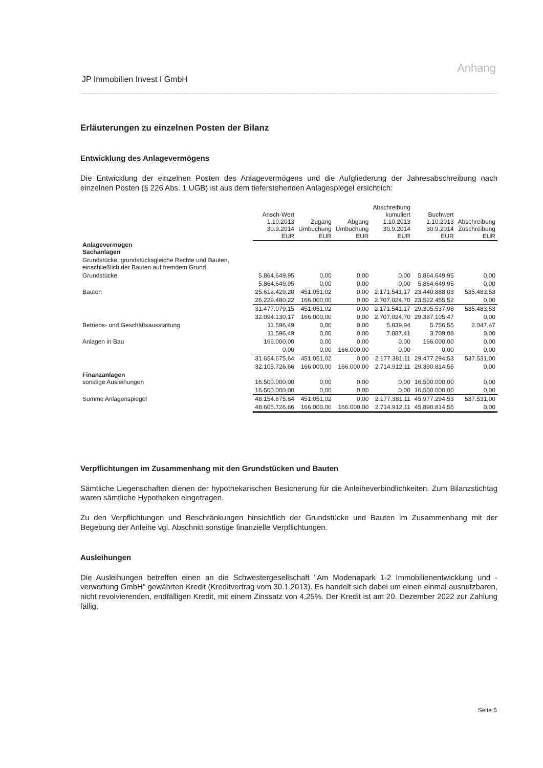Anhang
JP Immobilien Invest I GmbH
Erläuterungen zu einzelnen Posten der Bilanz
Entwicklung des Anlagevermögens
Die Entwicklung der einzelnen Posten des Anlagevermögens und die Aufgliederung der Jahresabschreibung nach einzelnen Posten (§ 226 Abs. 1 UGB) ist aus dem tieferstehenden Anlagespiegel ersichtlich:
| | Ansch-Wert 1.10.2013 30.9.2014 EUR | Zugang Umbuchung EUR | Abgang Umbuchung EUR | Abschreibung kumuliert 1.10.2013 30.9.2014 EUR | Buchwert 1.10.2013 30.9.2014 EUR | Abschreibung Zuschreibung EUR |
| --- | --- | --- | --- | --- | --- | --- |
| Anlagevermögen Sachanlagen | | | | | | |
| Grundstücke, grundstücksgleiche Rechte und Bauten, einschließlich der Bauten auf fremdem Grund | | | | | | |
| Grundstücke | 5.864.649,95 | 0,00 | 0,00 | 0,00 | 5.864.649,95 | 0,00 |
| | 5.864.649,95 | 0,00 | 0,00 | 0,00 | 5.864.649,95 | 0,00 |
| Bauten | 25.612.429,20 | 451.051,02 | 0,00 | 2.171.541,17 | 23.440.888,03 | 535.483,53 |
| | 26.229.480,22 | 166.000,00 | 0,00 | 2.707.024,70 | 23.522.455,52 | 0,00 |
| | 31.477.079,15 | 451.051,02 | 0,00 | 2.171.541,17 | 29.305.537,98 | 535.483,53 |
| | 32.094.130,17 | 166.000,00 | 0,00 | 2.707.024,70 | 29.387.105,47 | 0,00 |
| Betriebs- und Geschäftsausstattung | 11.596,49 | 0,00 | 0,00 | 5.839,94 | 5.756,55 | 2.047,47 |
| | 11.596,49 | 0,00 | 0,00 | 7.887,41 | 3.709,08 | 0,00 |
| Anlagen in Bau | 166.000,00 | 0,00 | 0,00 | 0,00 | 166.000,00 | 0,00 |
| | 0,00 | 0,00 | 166.000,00 | 0,00 | 0,00 | 0,00 |
| | 31.654.675,64 | 451.051,02 | 0,00 | 2.177.381,11 | 29.477.294,53 | 537.531,00 |
| | 32.105.726,66 | 166.000,00 | 166.000,00 | 2.714.912,11 | 29.390.814,55 | 0,00 |
| Finanzanlagen sonstige Ausleihungen | 16.500.000,00 | 0,00 | 0,00 | 0,00 | 16.500.000,00 | 0,00 |
| | 16.500.000,00 | 0,00 | 0,00 | 0,00 | 16.500.000,00 | 0,00 |
| Summe Anlagenspiegel | 48.154.675,64 | 451.051,02 | 0,00 | 2.177.381,11 | 45.977.294,53 | 537.531,00 |
| | 48.605.726,66 | 166.000,00 | 166.000,00 | 2.714.912,11 | 45.890.814,55 | 0,00 |
Verpflichtungen im Zusammenhang mit den Grundstücken und Bauten
Sämtliche Liegenschaften dienen der hypothekarischen Besicherung für die Anleiheverbindlichkeiten. Zum Bilanzstichtag waren sämtliche Hypotheken eingetragen.
Zu den Verpflichtungen und Beschränkungen hinsichtlich der Grundstücke und Bauten im Zusammenhang mit der Begebung der Anleihe vgl. Abschnitt sonstige finanzielle Verpflichtungen.
Ausleihungen
Die Ausleihungen betreffen einen an die Schwestergesellschaft "Am Modenapark 1-2 Immobilienentwicklung und -verwertung GmbH" gewährten Kredit (Kreditvertrag vom 30.1.2013). Es handelt sich dabei um einen einmal ausnutzbaren, nicht revolvierenden, endfälligen Kredit, mit einem Zinssatz von 4,25%. Der Kredit ist am 20. Dezember 2022 zur Zahlung fällig.
Seite 5